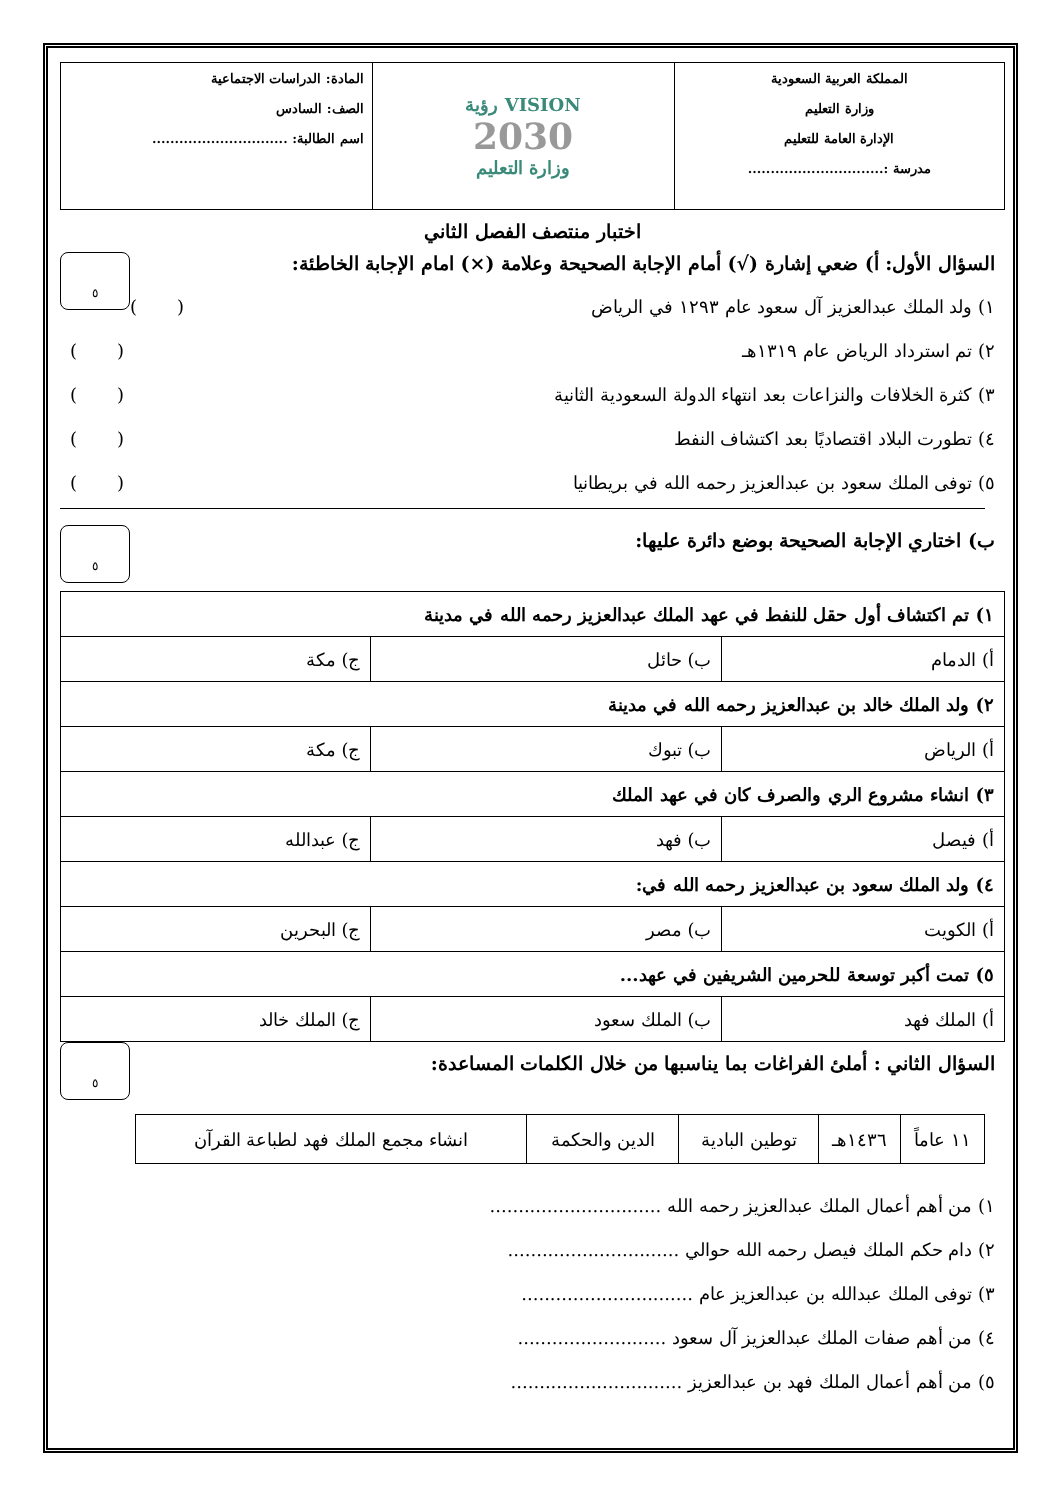| المملكة العربية السعودية وزارة التعليم الإدارة العامة للتعليم مدرسة :.............................. | VISION رؤية 2030 وزارة التعليم | المادة: الدراسات الاجتماعية الصف: السادس اسم الطالبة: .............................. |
اختبار منتصف الفصل الثاني
٥
السؤال الأول: أ) ضعي إشارة (√) أمام الإجابة الصحيحة وعلامة (×) امام الإجابة الخاطئة:
١) ولد الملك عبدالعزيز آل سعود عام ١٢٩٣ في الرياض ( )
٢) تم استرداد الرياض عام ١٣١٩هـ ( )
٣) كثرة الخلافات والنزاعات بعد انتهاء الدولة السعودية الثانية ( )
٤) تطورت البلاد اقتصاديًا بعد اكتشاف النفط ( )
٥) توفى الملك سعود بن عبدالعزيز رحمه الله في بريطانيا ( )
٥
ب) اختاري الإجابة الصحيحة بوضع دائرة عليها:
| ١) تم اكتشاف أول حقل للنفط في عهد الملك عبدالعزيز رحمه الله في مدينة | | |
| أ) الدمام | ب) حائل | ج) مكة |
| ٢) ولد الملك خالد بن عبدالعزيز رحمه الله في مدينة | | |
| أ) الرياض | ب) تبوك | ج) مكة |
| ٣) انشاء مشروع الري والصرف كان في عهد الملك | | |
| أ) فيصل | ب) فهد | ج) عبدالله |
| ٤) ولد الملك سعود بن عبدالعزيز رحمه الله في: | | |
| أ) الكويت | ب) مصر | ج) البحرين |
| ٥) تمت أكبر توسعة للحرمين الشريفين في عهد... | | |
| أ) الملك فهد | ب) الملك سعود | ج) الملك خالد |
٥
السؤال الثاني : أملئ الفراغات بما يناسبها من خلال الكلمات المساعدة:
| ١١ عاماً | ١٤٣٦هـ | توطين البادية | الدين والحكمة | انشاء مجمع الملك فهد لطباعة القرآن |
١) من أهم أعمال الملك عبدالعزيز رحمه الله ..............................
٢) دام حكم الملك فيصل رحمه الله حوالي ..............................
٣) توفى الملك عبدالله بن عبدالعزيز عام ..............................
٤) من أهم صفات الملك عبدالعزيز آل سعود ..........................
٥) من أهم أعمال الملك فهد بن عبدالعزيز ..............................